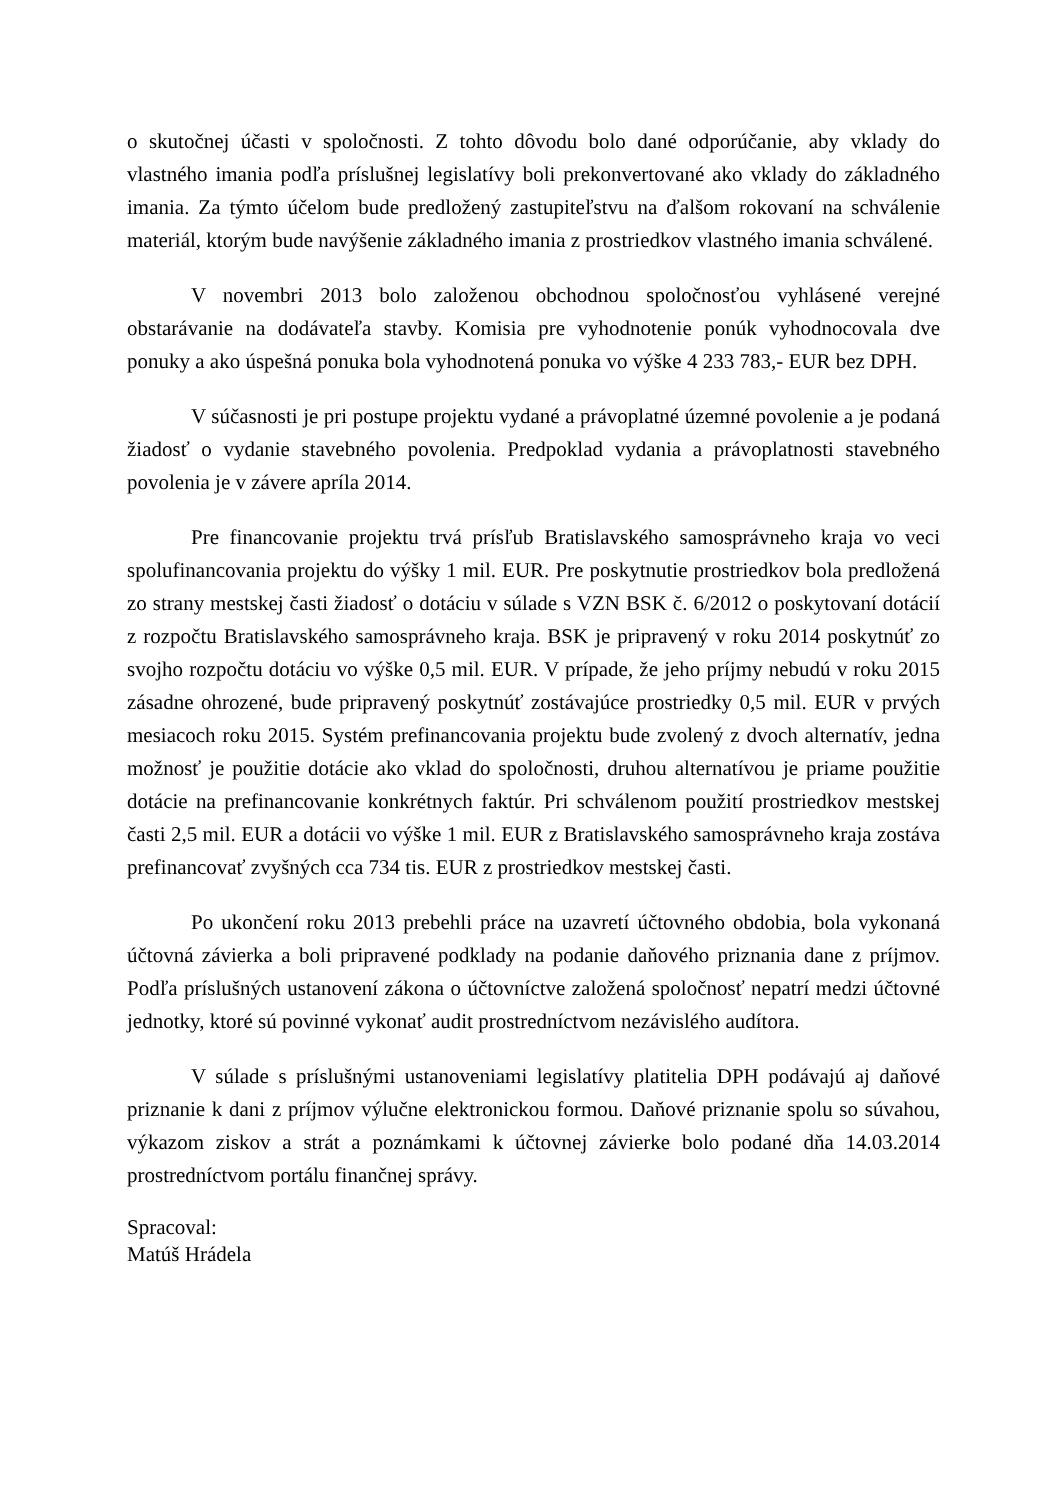o skutočnej účasti v spoločnosti. Z tohto dôvodu bolo dané odporúčanie, aby vklady do vlastného imania podľa príslušnej legislatívy boli prekonvertované ako vklady do základného imania. Za týmto účelom bude predložený zastupiteľstvu na ďalšom rokovaní na schválenie materiál, ktorým bude navýšenie základného imania z prostriedkov vlastného imania schválené.
V novembri 2013 bolo založenou obchodnou spoločnosťou vyhlásené verejné obstarávanie na dodávateľa stavby. Komisia pre vyhodnotenie ponúk vyhodnocovala dve ponuky a ako úspešná ponuka bola vyhodnotená ponuka vo výške 4 233 783,- EUR bez DPH.
V súčasnosti je pri postupe projektu vydané a právoplatné územné povolenie a je podaná žiadosť o vydanie stavebného povolenia. Predpoklad vydania a právoplatnosti stavebného povolenia je v závere apríla 2014.
Pre financovanie projektu trvá prísľub Bratislavského samosprávneho kraja vo veci spolufinancovania projektu do výšky 1 mil. EUR. Pre poskytnutie prostriedkov bola predložená zo strany mestskej časti žiadosť o dotáciu v súlade s VZN BSK č. 6/2012 o poskytovaní dotácií z rozpočtu Bratislavského samosprávneho kraja. BSK je pripravený v roku 2014 poskytnúť zo svojho rozpočtu dotáciu vo výške 0,5 mil. EUR. V prípade, že jeho príjmy nebudú v roku 2015 zásadne ohrozené, bude pripravený poskytnúť zostávajúce prostriedky 0,5 mil. EUR v prvých mesiacoch roku 2015. Systém prefinancovania projektu bude zvolený z dvoch alternatív, jedna možnosť je použitie dotácie ako vklad do spoločnosti, druhou alternatívou je priame použitie dotácie na prefinancovanie konkrétnych faktúr. Pri schválenom použití prostriedkov mestskej časti 2,5 mil. EUR a dotácii vo výške 1 mil. EUR z Bratislavského samosprávneho kraja zostáva prefinancovať zvyšných cca 734 tis. EUR z prostriedkov mestskej časti.
Po ukončení roku 2013 prebehli práce na uzavretí účtovného obdobia, bola vykonaná účtovná závierka a boli pripravené podklady na podanie daňového priznania dane z príjmov. Podľa príslušných ustanovení zákona o účtovníctve založená spoločnosť nepatrí medzi účtovné jednotky, ktoré sú povinné vykonať audit prostredníctvom nezávislého audítora.
V súlade s príslušnými ustanoveniami legislatívy platitelia DPH podávajú aj daňové priznanie k dani z príjmov výlučne elektronickou formou. Daňové priznanie spolu so súvahou, výkazom ziskov a strát a poznámkami k účtovnej závierke bolo podané dňa 14.03.2014 prostredníctvom portálu finančnej správy.
Spracoval:
Matúš Hrádela